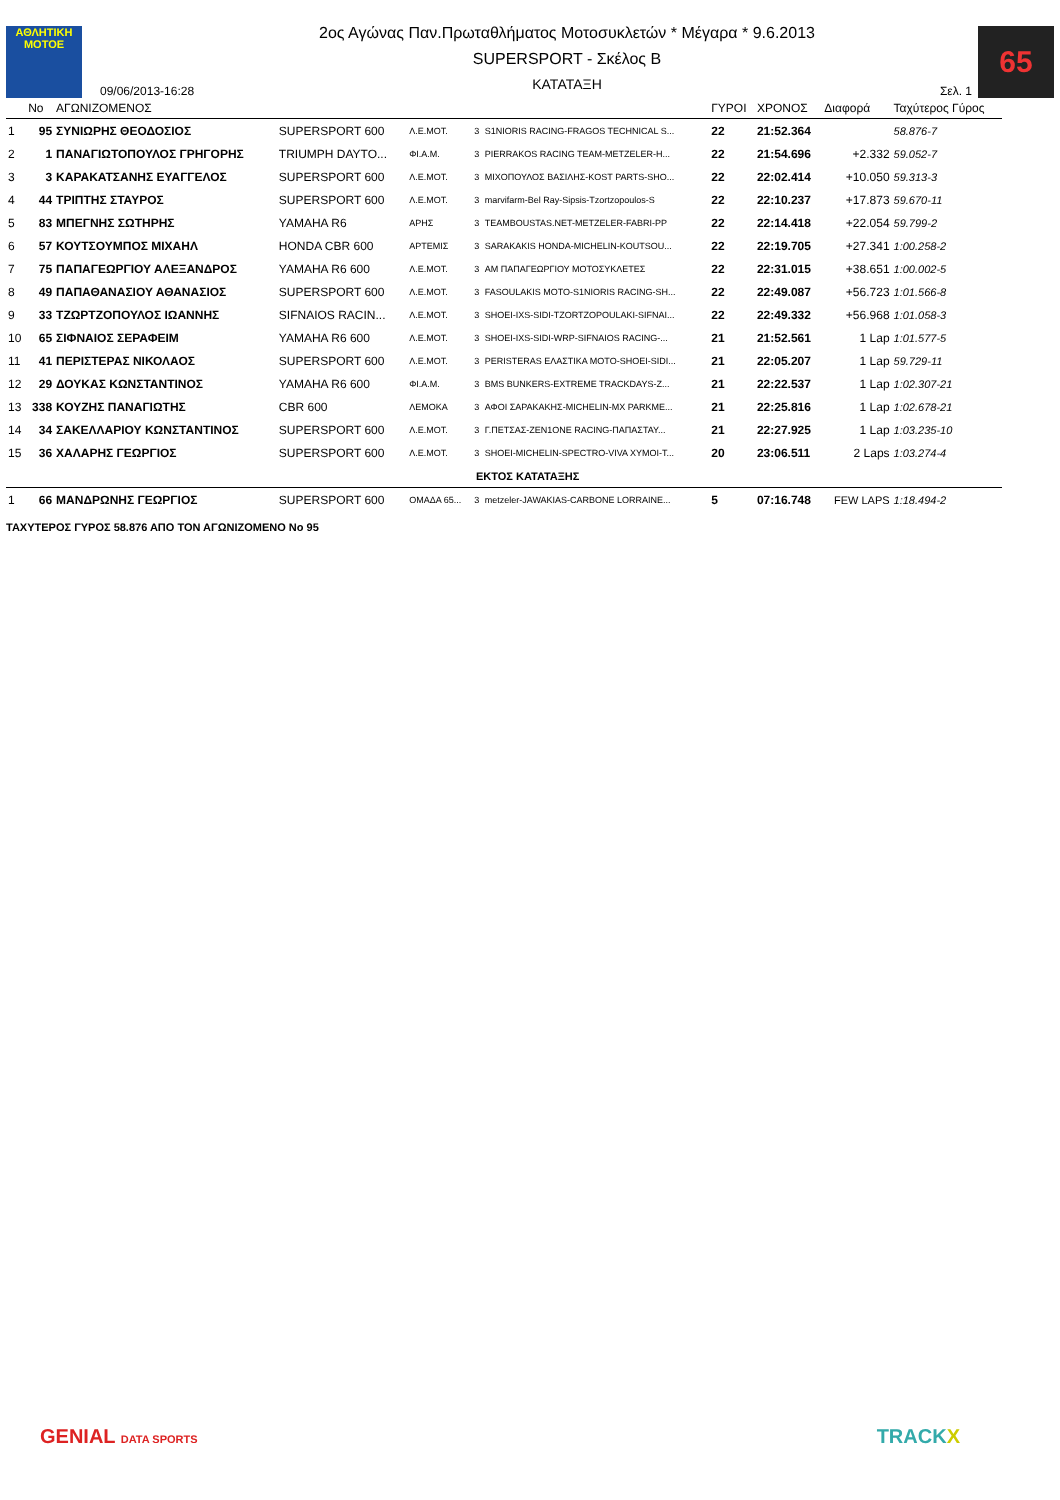ΑΘΛΗΤΙΚΗ
MOTOE
09/06/2013-16:28
2ος Αγώνας Παν.Πρωταθλήματος Μοτοσυκλετών * Μέγαρα * 9.6.2013
SUPERSPORT - Σκέλος Β
ΚΑΤΑΤΑΞΗ
Σελ. 1
65
| | No | ΑΓΩΝΙΖΟΜΕΝΟΣ | | | | | ΓΥΡΟΙ | ΧΡΟΝΟΣ | Διαφορά | Ταχύτερος Γύρος |
| --- | --- | --- | --- | --- | --- | --- | --- | --- | --- | --- |
| 1 | 95 | ΣΥΝΙΩΡΗΣ ΘΕΟΔΟΣΙΟΣ | SUPERSPORT 600 | Λ.Ε.ΜΟΤ. | 3 | S1NIORIS RACING-FRAGOS TECHNICAL S... | 22 | 21:52.364 | | 58.876-7 |
| 2 | 1 | ΠΑΝΑΓΙΩΤΟΠΟΥΛΟΣ ΓΡΗΓΟΡΗΣ | TRIUMPH DAYTO... | ΦΙ.Α.Μ. | 3 | PIERRAKOS RACING TEAM-METZELER-H... | 22 | 21:54.696 | +2.332 | 59.052-7 |
| 3 | 3 | ΚΑΡΑΚΑΤΣΑΝΗΣ ΕΥΑΓΓΕΛΟΣ | SUPERSPORT 600 | Λ.Ε.ΜΟΤ. | 3 | ΜΙΧΟΠΟΥΛΟΣ ΒΑΣΙΛΗΣ-KOST PARTS-SHO... | 22 | 22:02.414 | +10.050 | 59.313-3 |
| 4 | 44 | ΤΡΙΠΤΗΣ ΣΤΑΥΡΟΣ | SUPERSPORT 600 | Λ.Ε.ΜΟΤ. | 3 | marvifarm-Bel Ray-Sipsis-Tzortzopoulos-S | 22 | 22:10.237 | +17.873 | 59.670-11 |
| 5 | 83 | ΜΠΕΓΝΗΣ ΣΩΤΗΡΗΣ | YAMAHA R6 | ΑΡΗΣ | 3 | TEAMBOUSTAS.NET-METZELER-FABRI-PP | 22 | 22:14.418 | +22.054 | 59.799-2 |
| 6 | 57 | ΚΟΥΤΣΟΥΜΠΟΣ ΜΙΧΑΗΛ | HONDA CBR 600 | ΑΡΤΕΜΙΣ | 3 | SARAKAKIS HONDA-MICHELIN-KOUTSOU... | 22 | 22:19.705 | +27.341 | 1:00.258-2 |
| 7 | 75 | ΠΑΠΑΓΕΩΡΓΙΟΥ ΑΛΕΞΑΝΔΡΟΣ | YAMAHA R6 600 | Λ.Ε.ΜΟΤ. | 3 | ΑΜ ΠΑΠΑΓΕΩΡΓΙΟΥ ΜΟΤΟΣΥΚΛΕΤΕΣ | 22 | 22:31.015 | +38.651 | 1:00.002-5 |
| 8 | 49 | ΠΑΠΑΘΑΝΑΣΙΟΥ ΑΘΑΝΑΣΙΟΣ | SUPERSPORT 600 | Λ.Ε.ΜΟΤ. | 3 | FASOULAKIS MOTO-S1NIORIS RACING-SH... | 22 | 22:49.087 | +56.723 | 1:01.566-8 |
| 9 | 33 | ΤΖΩΡΤΖΟΠΟΥΛΟΣ ΙΩΑΝΝΗΣ | SIFNAIOS RACIN... | Λ.Ε.ΜΟΤ. | 3 | SHOEI-IXS-SIDI-TZORTZOPOULAKI-SIFNAI... | 22 | 22:49.332 | +56.968 | 1:01.058-3 |
| 10 | 65 | ΣΙΦΝΑΙΟΣ ΣΕΡΑΦΕΙΜ | YAMAHA R6 600 | Λ.Ε.ΜΟΤ. | 3 | SHOEI-IXS-SIDI-WRP-SIFNAIOS RACING-... | 21 | 21:52.561 | 1 Lap | 1:01.577-5 |
| 11 | 41 | ΠΕΡΙΣΤΕΡΑΣ ΝΙΚΟΛΑΟΣ | SUPERSPORT 600 | Λ.Ε.ΜΟΤ. | 3 | PERISTERAS ΕΛΑΣΤΙΚΑ MOTO-SHOEI-SIDI... | 21 | 22:05.207 | 1 Lap | 59.729-11 |
| 12 | 29 | ΔΟΥΚΑΣ ΚΩΝΣΤΑΝΤΙΝΟΣ | YAMAHA R6 600 | ΦΙ.Α.Μ. | 3 | BMS BUNKERS-EXTREME TRACKDAYS-Z... | 21 | 22:22.537 | 1 Lap | 1:02.307-21 |
| 13 | 338 | ΚΟΥΖΗΣ ΠΑΝΑΓΙΩΤΗΣ | CBR 600 | ΛΕΜΟΚΑ | 3 | ΑΦΟΙ ΣΑΡΑΚΑΚΗΣ-MICHELIN-MX PARKME... | 21 | 22:25.816 | 1 Lap | 1:02.678-21 |
| 14 | 34 | ΣΑΚΕΛΛΑΡΙΟΥ ΚΩΝΣΤΑΝΤΙΝΟΣ | SUPERSPORT 600 | Λ.Ε.ΜΟΤ. | 3 | Γ.ΠΕΤΣΑΣ-ZEN1ONE RACING-ΠΑΠΑΣΤΑΥ... | 21 | 22:27.925 | 1 Lap | 1:03.235-10 |
| 15 | 36 | ΧΑΛΑΡΗΣ ΓΕΩΡΓΙΟΣ | SUPERSPORT 600 | Λ.Ε.ΜΟΤ. | 3 | SHOEI-MICHELIN-SPECTRO-VIVA XYMOI-T... | 20 | 23:06.511 | 2 Laps | 1:03.274-4 |
| ΕΚΤΟΣ ΚΑΤΑΤΑΞΗΣ | | | | | | | | | | |
| 1 | 66 | ΜΑΝΔΡΩΝΗΣ ΓΕΩΡΓΙΟΣ | SUPERSPORT 600 | ΟΜΑΔΑ 65... | 3 | metzeler-JAWAKIAS-CARBONE LORRAINE... | 5 | 07:16.748 | FEW LAPS | 1:18.494-2 |
ΤΑΧΥΤΕΡΟΣ ΓΥΡΟΣ 58.876 ΑΠΟ ΤΟΝ ΑΓΩΝΙΖΟΜΕΝΟ No 95
GENIAL DATA SPORTS TRACKX